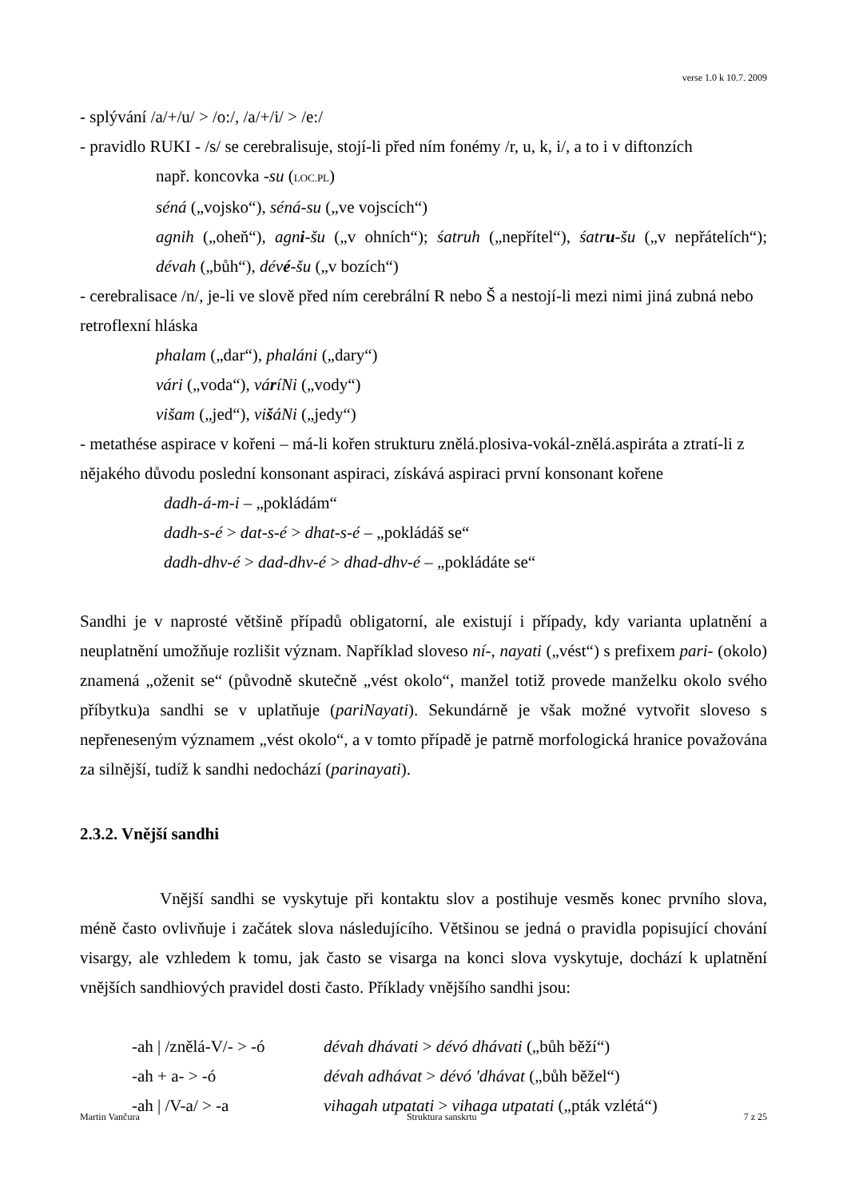verse 1.0 k 10.7. 2009
- splývání /a/+/u/ > /o:/, /a/+/i/ > /e:/
- pravidlo RUKI - /s/ se cerebralisuje, stojí-li před ním fonémy /r, u, k, i/, a to i v diftonzích
např. koncovka -su (LOC.PL)
séná („vojsko“), séná-su („ve vojscích“)
agnih („oheň“), agni-šu („v ohních“); śatruh („nepřítel“), śatru-šu („v nepřátelích“); dévah („bůh“), dévé-šu („v bozích“)
- cerebralisace /n/, je-li ve slově před ním cerebrální R nebo Š a nestojí-li mezi nimi jiná zubná nebo retroflexní hláska
phalam („dar“), phaláni („dary“)
vári („voda“), váríNi („vody“)
višam („jed“), višáNi („jedy“)
- metathése aspirace v kořeni – má-li kořen strukturu znělá.plosiva-vokál-znělá.aspiráta a ztratí-li z nějakého důvodu poslední konsonant aspiraci, získává aspiraci první konsonant kořene
dadh-á-m-i – „pokládám“
dadh-s-é > dat-s-é > dhat-s-é – „pokládáš se“
dadh-dhv-é > dad-dhv-é > dhad-dhv-é – „pokládáte se“
Sandhi je v naprosté většině případů obligatorní, ale existují i případy, kdy varianta uplatnění a neuplatnění umožňuje rozlišit význam. Například sloveso ní-, nayati („vést“) s prefixem pari- (okolo) znamená „oženit se“ (původně skutečně „vést okolo“, manžel totiž provede manželku okolo svého příbytku)a sandhi se v uplatňuje (pariNayati). Sekundárně je však možné vytvořit sloveso s nepřeneseným významem „vést okolo“, a v tomto případě je patrně morfologická hranice považována za silnější, tudíž k sandhi nedochází (parinayati).
2.3.2. Vnější sandhi
Vnější sandhi se vyskytuje při kontaktu slov a postihuje vesměs konec prvního slova, méně často ovlivňuje i začátek slova následujícího. Většinou se jedná o pravidla popisující chování visargy, ale vzhledem k tomu, jak často se visarga na konci slova vyskytuje, dochází k uplatnění vnějších sandhiových pravidel dosti často. Příklady vnějšího sandhi jsou:
-ah | /znělá-V/- > -ó dévah dhávati > dévó dhávati („bůh běží“)
-ah + a- > -ó dévah adhávat > dévó 'dhávat („bůh běžel“)
-ah | /V-a/ > -a vihagah utpatati > vihaga utpatati („pták vzlétá“)
Martin Vančura Struktura sanskrtu 7 z 25